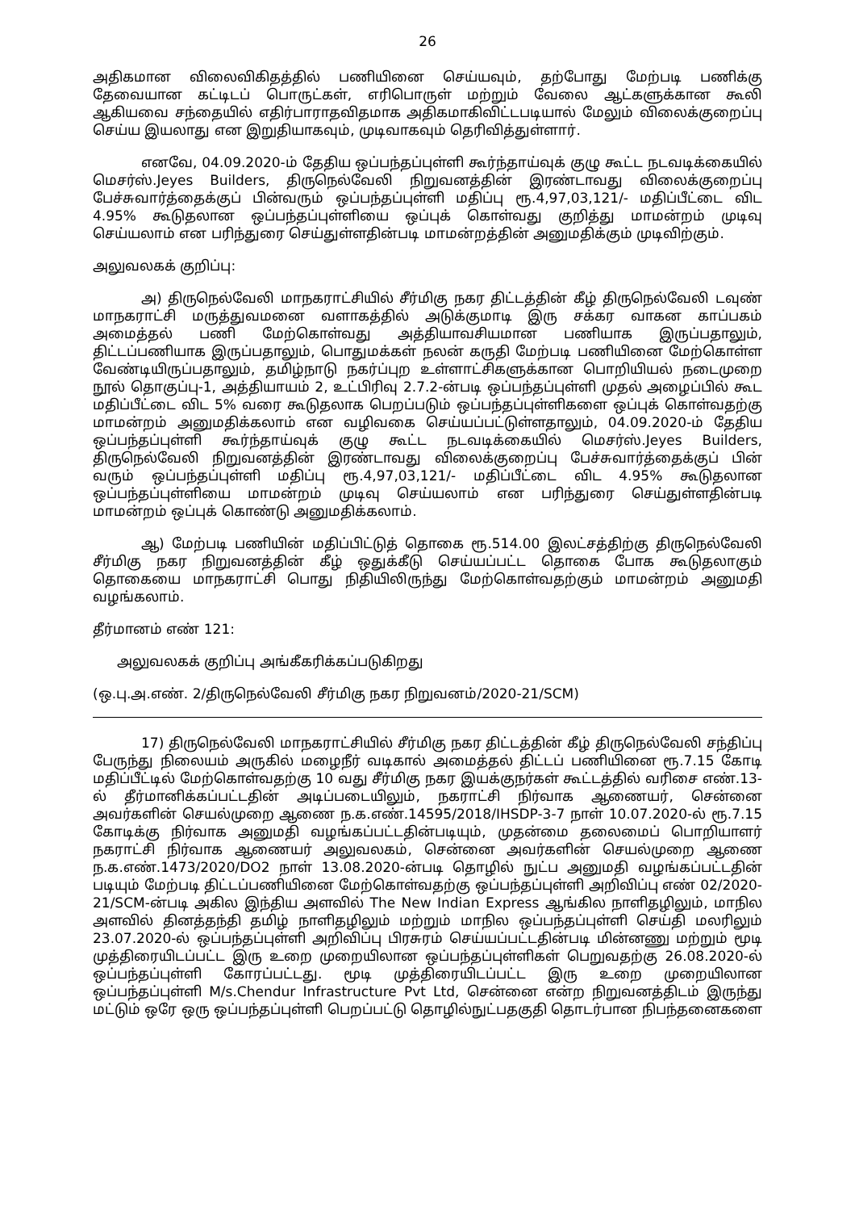26
அதிகமான விலைவிகிதத்தில் பணியினை செய்யவும், தற்போது மேற்படி பணிக்கு தேவையான கட்டிடப் பொருட்கள், எரிபொருள் மற்றும் வேலை ஆட்களுக்கான கூலி ஆகியவை சந்தையில் எதிர்பாராதவிதமாக அதிகமாகிவிட்டபடியால் மேலும் விலைக்குறைப்பு செய்ய இயலாது என இறுதியாகவும், முடிவாகவும் தெரிவித்துள்ளார்.
எனவே, 04.09.2020-ம் தேதிய ஒப்பந்தப்புள்ளி கூர்ந்தாய்வுக் குழு கூட்ட நடவடிக்கையில் மெசர்ஸ்.Jeyes Builders, திருநெல்வேலி நிறுவனத்தின் இரண்டாவது விலைக்குறைப்பு பேச்சுவார்த்தைக்குப் பின்வரும் ஒப்பந்தப்புள்ளி மதிப்பு ரூ.4,97,03,121/- மதிப்பீட்டை விட 4.95% கூடுதலான ஒப்பந்தப்புள்ளியை ஒப்புக் கொள்வது குறித்து மாமன்றம் முடிவு செய்யலாம் என பரிந்துரை செய்துள்ளதின்படி மாமன்றத்தின் அனுமதிக்கும் முடிவிற்கும்.
அலுவலகக் குறிப்பு:
அ) திருநெல்வேலி மாநகராட்சியில் சீர்மிகு நகர திட்டத்தின் கீழ் திருநெல்வேலி டவுண் மாநகராட்சி மருத்துவமனை வளாகத்தில் அடுக்குமாடி இரு சக்கர வாகன காப்பகம் அமைத்தல் பணி மேற்கொள்வது அத்தியாவசியமான பணியாக இருப்பதாலும், திட்டப்பணியாக இருப்பதாலும், பொதுமக்கள் நலன் கருதி மேற்படி பணியினை மேற்கொள்ள வேண்டியிருப்பதாலும், தமிழ்நாடு நகர்ப்புற உள்ளாட்சிகளுக்கான பொறியியல் நடைமுறை நூல் தொகுப்பு-1, அத்தியாயம் 2, உட்பிரிவு 2.7.2-ன்படி ஒப்பந்தப்புள்ளி முதல் அழைப்பில் கூட மதிப்பீட்டை விட 5% வரை கூடுதலாக பெறப்படும் ஒப்பந்தப்புள்ளிகளை ஒப்புக் கொள்வதற்கு மாமன்றம் அனுமதிக்கலாம் என வழிவகை செய்யப்பட்டுள்ளதாலும், 04.09.2020-ம் தேதிய ஒப்பந்தப்புள்ளி கூர்ந்தாய்வுக் குழு கூட்ட நடவடிக்கையில் மெசர்ஸ்.Jeyes Builders, திருநெல்வேலி நிறுவனத்தின் இரண்டாவது விலைக்குறைப்பு பேச்சுவார்த்தைக்குப் பின் வரும் ஒப்பந்தப்புள்ளி மதிப்பு ரூ.4,97,03,121/- மதிப்பீட்டை விட 4.95% கூடுதலான ஒப்பந்தப்புள்ளியை மாமன்றம் முடிவு செய்யலாம் என பரிந்துரை செய்துள்ளதின்படி மாமன்றம் ஒப்புக் கொண்டு அனுமதிக்கலாம்.
ஆ) மேற்படி பணியின் மதிப்பிட்டுத் தொகை ரூ.514.00 இலட்சத்திற்கு திருநெல்வேலி சீர்மிகு நகர நிறுவனத்தின் கீழ் ஒதுக்கீடு செய்யப்பட்ட தொகை போக கூடுதலாகும் தொகையை மாநகராட்சி பொது நிதியிலிருந்து மேற்கொள்வதற்கும் மாமன்றம் அனுமதி வழங்கலாம்.
தீர்மானம் எண் 121:
அலுவலகக் குறிப்பு அங்கீகரிக்கப்படுகிறது
(ஒ.பு.அ.எண். 2/திருநெல்வேலி சீர்மிகு நகர நிறுவனம்/2020-21/SCM)
17) திருநெல்வேலி மாநகராட்சியில் சீர்மிகு நகர திட்டத்தின் கீழ் திருநெல்வேலி சந்திப்பு பேருந்து நிலையம் அருகில் மழைநீர் வடிகால் அமைத்தல் திட்டப் பணியினை ரூ.7.15 கோடி மதிப்பீட்டில் மேற்கொள்வதற்கு 10 வது சீர்மிகு நகர இயக்குநர்கள் கூட்டத்தில் வரிசை எண்.13-ல் தீர்மானிக்கப்பட்டதின் அடிப்படையிலும், நகராட்சி நிர்வாக ஆணையர், சென்னை அவர்களின் செயல்முறை ஆணை ந.க.எண்.14595/2018/IHSDP-3-7 நாள் 10.07.2020-ல் ரூ.7.15 கோடிக்கு நிர்வாக அனுமதி வழங்கப்பட்டதின்படியும், முதன்மை தலைமைப் பொறியாளர் நகராட்சி நிர்வாக ஆணையர் அலுவலகம், சென்னை அவர்களின் செயல்முறை ஆணை ந.க.எண்.1473/2020/DO2 நாள் 13.08.2020-ன்படி தொழில் நுட்ப அனுமதி வழங்கப்பட்டதின் படியும் மேற்படி திட்டப்பணியினை மேற்கொள்வதற்கு ஒப்பந்தப்புள்ளி அறிவிப்பு எண் 02/2020-21/SCM-ன்படி அகில இந்திய அளவில் The New Indian Express ஆங்கில நாளிதழிலும், மாநில அளவில் தினத்தந்தி தமிழ் நாளிதழிலும் மற்றும் மாநில ஒப்பந்தப்புள்ளி செய்தி மலரிலும் 23.07.2020-ல் ஒப்பந்தப்புள்ளி அறிவிப்பு பிரசுரம் செய்யப்பட்டதின்படி மின்னணு மற்றும் மூடி முத்திரையிடப்பட்ட இரு உறை முறையிலான ஒப்பந்தப்புள்ளிகள் பெறுவதற்கு 26.08.2020-ல் ஒப்பந்தப்புள்ளி கோரப்பட்டது. மூடி முத்திரையிடப்பட்ட இரு உறை முறையிலான ஒப்பந்தப்புள்ளி M/s.Chendur Infrastructure Pvt Ltd, சென்னை என்ற நிறுவனத்திடம் இருந்து மட்டும் ஒரே ஒரு ஒப்பந்தப்புள்ளி பெறப்பட்டு தொழில்நுட்பதகுதி தொடர்பான நிபந்தனைகளை